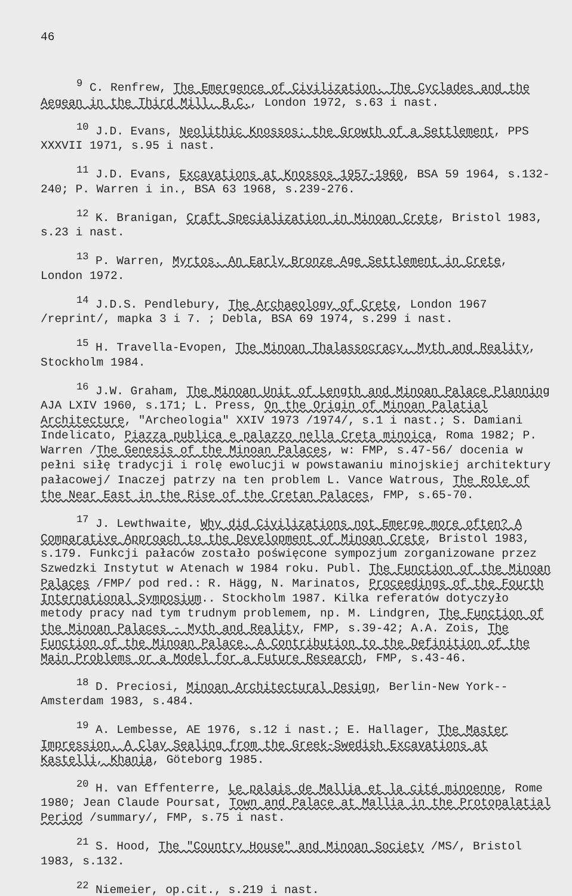46
<sup>9</sup> C. Renfrew, The Emergence of Civilization. The Cyclades and the Aegean in the Third Mill. B.C., London 1972, s.63 i nast.
<sup>10</sup> J.D. Evans, Neolithic Knossos: the Growth of a Settlement, PPS XXXVII 1971, s.95 i nast.
<sup>11</sup> J.D. Evans, Excavations at Knossos 1957-1960, BSA 59 1964, s.132-240; P. Warren i in., BSA 63 1968, s.239-276.
<sup>12</sup> K. Branigan, Craft Specialization in Minoan Crete, Bristol 1983, s.23 i nast.
<sup>13</sup> P. Warren, Myrtos. An Early Bronze Age Settlement in Crete, London 1972.
<sup>14</sup> J.D.S. Pendlebury, The Archaeology of Crete, London 1967 /reprint/, mapka 3 i 7. ; Debla, BSA 69 1974, s.299 i nast.
<sup>15</sup> H. Travella-Evopen, The Minoan Thalassocracy. Myth and Reality, Stockholm 1984.
<sup>16</sup> J.W. Graham, The Minoan Unit of Length and Minoan Palace Planning AJA LXIV 1960, s.171; L. Press, On the Origin of Minoan Palatial Architecture, "Archeologia" XXIV 1973 /1974/, s.1 i nast.; S. Damiani Indelicato, Piazza publica e palazzo nella Creta minoica, Roma 1982; P. Warren /The Genesis of the Minoan Palaces, w: FMP, s.47-56/ docenia w pełni siłę tradycji i rolę ewolucji w powstawaniu minojskiej architektury pałacowej/ Inaczej patrzy na ten problem L. Vance Watrous, The Role of the Near East in the Rise of the Cretan Palaces, FMP, s.65-70.
<sup>17</sup> J. Lewthwaite, Why did Civilizations not Emerge more often? A Comparative Approach to the Development of Minoan Crete, Bristol 1983, s.179. Funkcji pałaców zostało poświęcone sympozjum zorganizowane przez Szwedzki Instytut w Atenach w 1984 roku. Publ. The Function of the Minoan Palaces /FMP/ pod red.: R. Hägg, N. Marinatos, Proceedings of the Fourth International Symposium.. Stockholm 1987. Kilka referatów dotyczyło metody pracy nad tym trudnym problemem, np. M. Lindgren, The Function of the Minoan Palaces - Myth and Reality, FMP, s.39-42; A.A. Zois, The Function of the Minoan Palace. A Contribution to the Definition of the Main Problems or a Model for a Future Research, FMP, s.43-46.
<sup>18</sup> D. Preciosi, Minoan Architectural Design, Berlin-New York--Amsterdam 1983, s.484.
<sup>19</sup> A. Lembesse, AE 1976, s.12 i nast.; E. Hallager, The Master Impression. A Clay Sealing from the Greek-Swedish Excavations at Kastelli, Khania, Göteborg 1985.
<sup>20</sup> H. van Effenterre, Le palais de Mallia et la cité minoenne, Rome 1980; Jean Claude Poursat, Town and Palace at Mallia in the Protopalatial Period /summary/, FMP, s.75 i nast.
<sup>21</sup> S. Hood, The "Country House" and Minoan Society /MS/, Bristol 1983, s.132.
<sup>22</sup> Niemeier, op.cit., s.219 i nast.